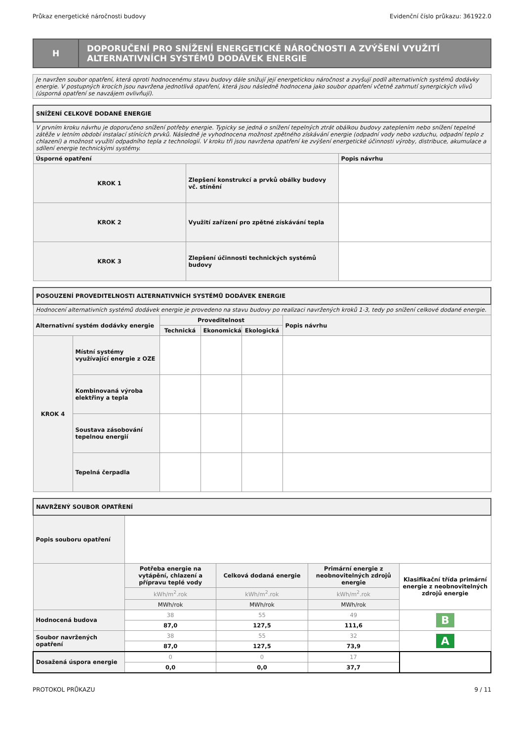Průkaz energetické náročnosti budovy Evidenční číslo průkazu: 361922.0
| H | DOPORUČENÍ PRO SNÍŽENÍ ENERGETICKÉ NÁROČNOSTI A ZVÝŠENÍ VYUŽITÍ ALTERNATIVNÍCH SYSTÉMŮ DODÁVEK ENERGIE |
| Je navržen soubor opatření, která oproti hodnocenému stavu budovy dále snižují její energetickou náročnost a zvyšují podíl alternativních systémů dodávky energie. V postupných krocích jsou navržena jednotlivá opatření, která jsou následně hodnocena jako soubor opatření včetně zahrnutí synergických vlivů (úsporná opatření se navzájem ovlivňují). |
| SNÍŽENÍ CELKOVÉ DODANÉ ENERGIE | | |
| V prvním kroku návrhu je doporučeno snížení potřeby energie. Typicky se jedná o snížení tepelných ztrát obálkou budovy zateplením nebo snížení tepelné zátěže v letním období instalací stínících prvků. Následně je vyhodnocena možnost zpětného získávání energie (odpadní vody nebo vzduchu, odpadní teplo z chlazení) a možnost využití odpadního tepla z technologií. V kroku tři jsou navržena opatření ke zvýšení energetické účinnosti výroby, distribuce, akumulace a sdílení energie technickými systémy. | | |
| Úsporné opatření | | Popis návrhu |
| KROK 1 | Zlepšení konstrukcí a prvků obálky budovy vč. stínění | |
| KROK 2 | Využití zařízení pro zpětné získávání tepla | |
| KROK 3 | Zlepšení účinnosti technických systémů budovy | |
| POSOUZENÍ PROVEDITELNOSTI ALTERNATIVNÍCH SYSTÉMŮ DODÁVEK ENERGIE | | | | | |
| Hodnocení alternativních systémů dodávek energie je provedeno na stavu budovy po realizaci navržených kroků 1-3, tedy po snížení celkové dodané energie. | | | | | |
| Alternativní systém dodávky energie | | Proveditelnost | | | Popis návrhu |
| | | Technická | Ekonomická | Ekologická | |
| KROK 4 | Místní systémy využívající energie z OZE | | | | |
| | Kombinovaná výroba elektřiny a tepla | | | | |
| | Soustava zásobování tepelnou energií | | | | |
| | Tepelná čerpadla | | | | |
| NAVRŽENÝ SOUBOR OPATŘENÍ | | | | |
| Popis souboru opatření | | | | |
| | Potřeba energie na vytápění, chlazení a přípravu teplé vody | Celková dodaná energie | Primární energie z neobnovitelných zdrojů energie | Klasifikační třída primární energie z neobnovitelných zdrojů energie |
| | kWh/m<sup>2</sup>.rok | kWh/m<sup>2</sup>.rok | kWh/m<sup>2</sup>.rok | |
| | MWh/rok | MWh/rok | MWh/rok | |
| Hodnocená budova | 38 | 55 | 49 | B |
| | 87,0 | 127,5 | 111,6 | |
| Soubor navržených opatření | 38 | 55 | 32 | A |
| | 87,0 | 127,5 | 73,9 | |
| Dosažená úspora energie | 0 | 0 | 17 | |
| | 0,0 | 0,0 | 37,7 | |
PROTOKOL PRŮKAZU 9 / 11